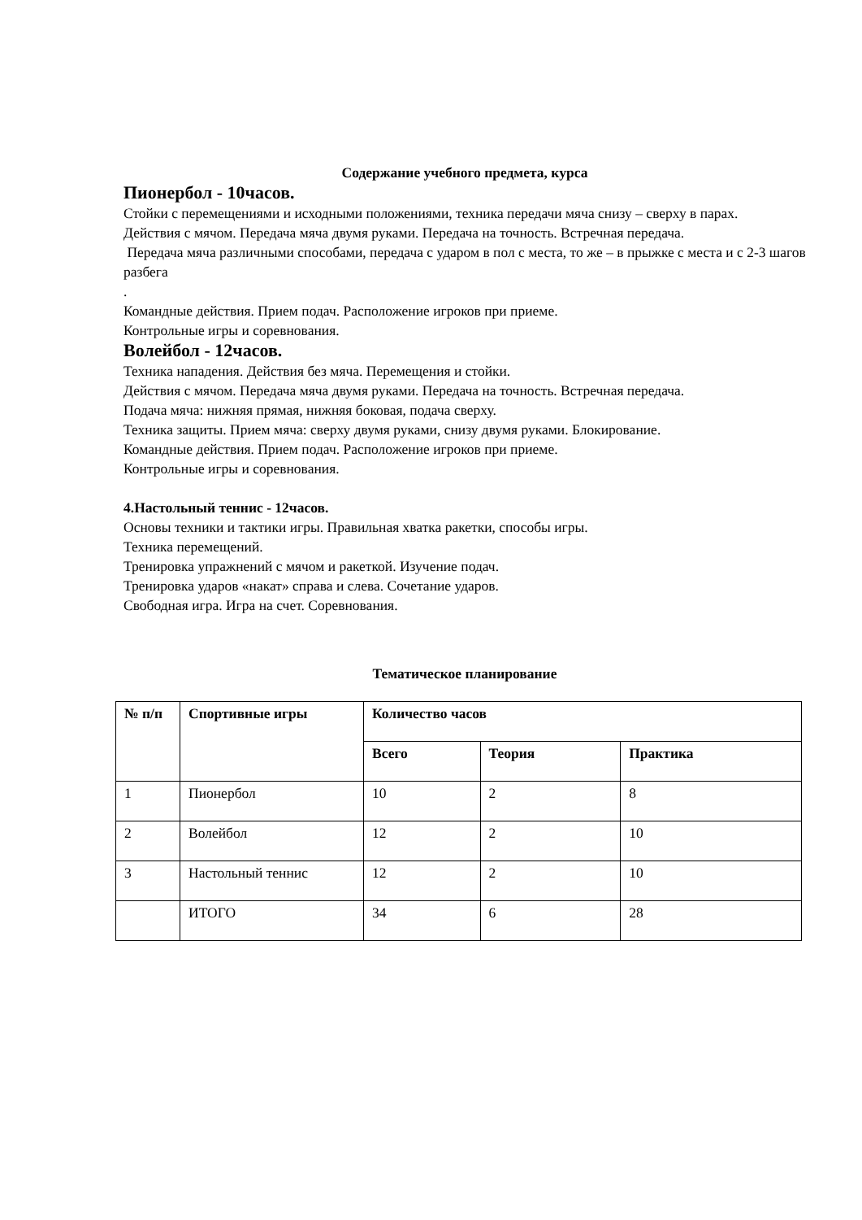Содержание учебного предмета, курса
Пионербол - 10часов.
Стойки с перемещениями и исходными положениями, техника передачи мяча снизу – сверху в парах.
Действия с мячом. Передача мяча двумя руками. Передача на точность. Встречная передача.
Передача мяча различными способами, передача с ударом в пол с места, то же – в прыжке с места и с 2-3 шагов разбега
.
Командные действия. Прием подач. Расположение игроков при приеме.
Контрольные игры и соревнования.
Волейбол - 12часов.
Техника нападения. Действия без мяча. Перемещения и стойки.
Действия с мячом. Передача мяча двумя руками. Передача на точность. Встречная передача.
Подача мяча: нижняя прямая, нижняя боковая, подача сверху.
Техника защиты. Прием мяча: сверху двумя руками, снизу двумя руками. Блокирование.
Командные действия. Прием подач. Расположение игроков при приеме.
Контрольные игры и соревнования.
4.Настольный теннис - 12часов.
Основы техники и тактики игры. Правильная хватка ракетки, способы игры.
Техника перемещений.
Тренировка упражнений с мячом и ракеткой. Изучение подач.
Тренировка ударов «накат» справа и слева. Сочетание ударов.
Свободная игра. Игра на счет. Соревнования.
Тематическое планирование
| № п/п | Спортивные игры | Количество часов | | |
| --- | --- | --- | --- | --- |
| | | Всего | Теория | Практика |
| 1 | Пионербол | 10 | 2 | 8 |
| 2 | Волейбол | 12 | 2 | 10 |
| 3 | Настольный теннис | 12 | 2 | 10 |
| | ИТОГО | 34 | 6 | 28 |